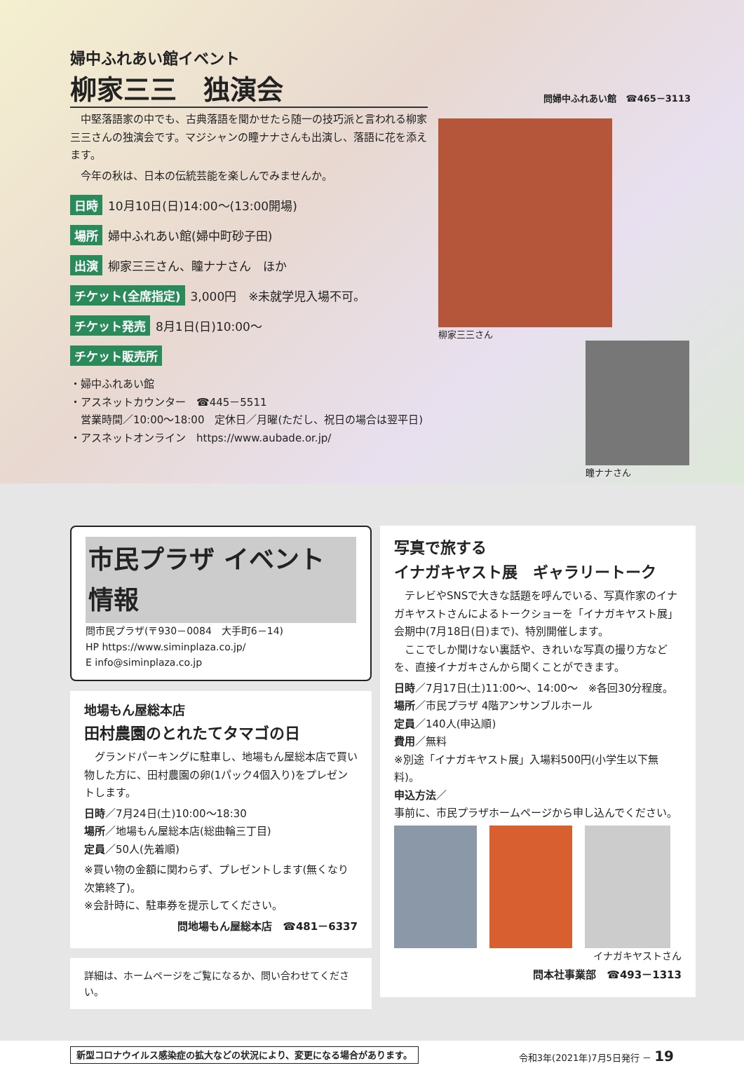婦中ふれあい館イベント
柳家三三　独演会
　中堅落語家の中でも、古典落語を聞かせたら随一の技巧派と言われる柳家三三さんの独演会です。マジシャンの瞳ナナさんも出演し、落語に花を添えます。
　今年の秋は、日本の伝統芸能を楽しんでみませんか。
日時 10月10日(日)14:00～(13:00開場)
場所 婦中ふれあい館(婦中町砂子田)
出演 柳家三三さん、瞳ナナさん　ほか
チケット(全席指定) 3,000円　※未就学児入場不可。
チケット発売 8月1日(日)10:00～
チケット販売所
・婦中ふれあい館
・アスネットカウンター　☎445－5511
　営業時間／10:00～18:00　定休日／月曜(ただし、祝日の場合は翌平日)
・アスネットオンライン　https://www.aubade.or.jp/
問婦中ふれあい館　☎465－3113
柳家三三さん
瞳ナナさん
市民プラザ イベント 情報
問市民プラザ(〒930－0084　大手町6－14)
HP https://www.siminplaza.co.jp/
E info@siminplaza.co.jp
地場もん屋総本店
田村農園のとれたてタマゴの日
　グランドパーキングに駐車し、地場もん屋総本店で買い物した方に、田村農園の卵(1パック4個入り)をプレゼントします。
日時／7月24日(土)10:00～18:30
場所／地場もん屋総本店(総曲輪三丁目)
定員／50人(先着順)
※買い物の金額に関わらず、プレゼントします(無くなり次第終了)。
※会計時に、駐車券を提示してください。
問地場もん屋総本店　☎481－6337
詳細は、ホームページをご覧になるか、問い合わせてください。
写真で旅する
イナガキヤスト展　ギャラリートーク
　テレビやSNSで大きな話題を呼んでいる、写真作家のイナガキヤストさんによるトークショーを「イナガキヤスト展」会期中(7月18日(日)まで)、特別開催します。
　ここでしか聞けない裏話や、きれいな写真の撮り方などを、直接イナガキさんから聞くことができます。
日時／7月17日(土)11:00～、14:00～　※各回30分程度。
場所／市民プラザ 4階アンサンブルホール
定員／140人(申込順)
費用／無料
※別途「イナガキヤスト展」入場料500円(小学生以下無料)。
申込方法／
事前に、市民プラザホームページから申し込んでください。
イナガキヤストさん
問本社事業部　☎493－1313
新型コロナウイルス感染症の拡大などの状況により、変更になる場合があります。 令和3年(2021年)7月5日発行 － 19